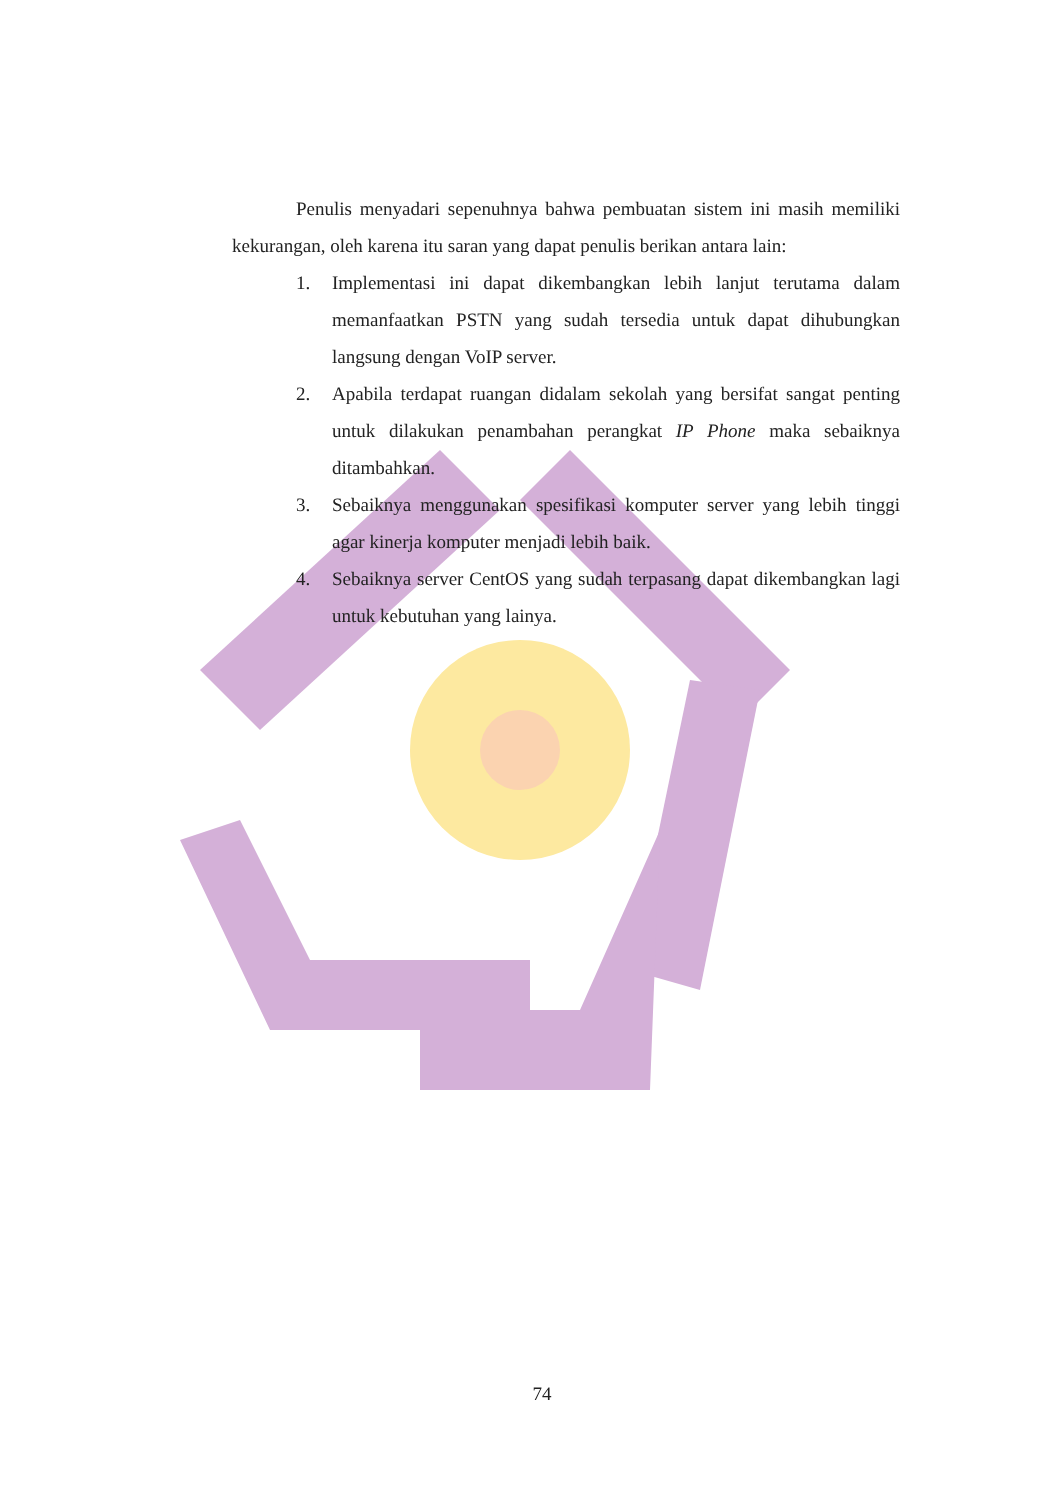Penulis menyadari sepenuhnya bahwa pembuatan sistem ini masih memiliki kekurangan, oleh karena itu saran yang dapat penulis berikan antara lain:
1. Implementasi ini dapat dikembangkan lebih lanjut terutama dalam memanfaatkan PSTN yang sudah tersedia untuk dapat dihubungkan langsung dengan VoIP server.
2. Apabila terdapat ruangan didalam sekolah yang bersifat sangat penting untuk dilakukan penambahan perangkat IP Phone maka sebaiknya ditambahkan.
3. Sebaiknya menggunakan spesifikasi komputer server yang lebih tinggi agar kinerja komputer menjadi lebih baik.
4. Sebaiknya server CentOS yang sudah terpasang dapat dikembangkan lagi untuk kebutuhan yang lainya.
74